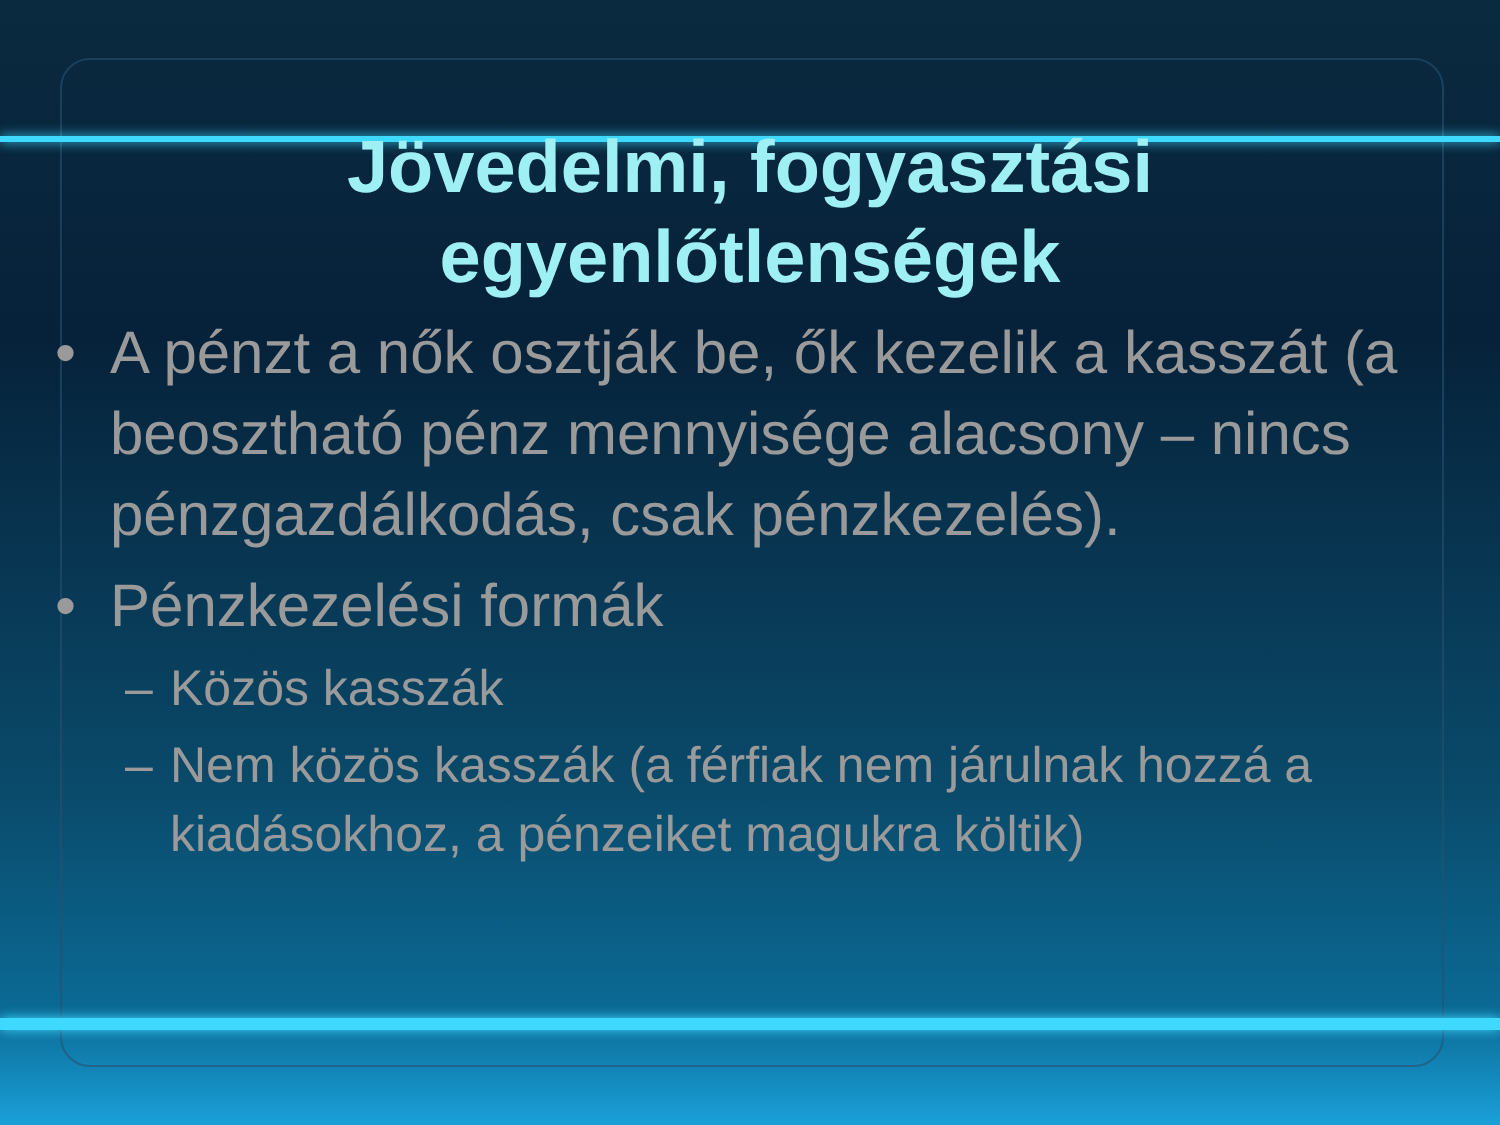Jövedelmi, fogyasztási
egyenlőtlenségek
• A pénzt a nők osztják be, ők kezelik a kasszát (a beosztható pénz mennyisége alacsony – nincs pénzgazdálkodás, csak pénzkezelés).
• Pénzkezelési formák
– Közös kasszák
– Nem közös kasszák (a férfiak nem járulnak hozzá a kiadásokhoz, a pénzeiket magukra költik)